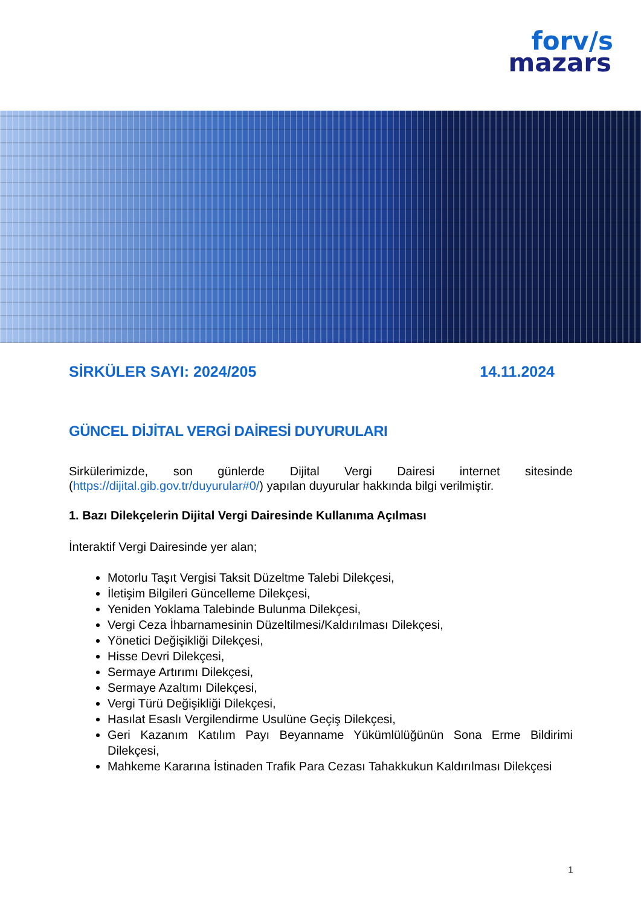forv/s
mazars
SİRKÜLER SAYI: 2024/205 14.11.2024
GÜNCEL DİJİTAL VERGİ DAİRESİ DUYURULARI
Sirkülerimizde, son günlerde Dijital Vergi Dairesi internet sitesinde (https://dijital.gib.gov.tr/duyurular#0/) yapılan duyurular hakkında bilgi verilmiştir.
1. Bazı Dilekçelerin Dijital Vergi Dairesinde Kullanıma Açılması
İnteraktif Vergi Dairesinde yer alan;
Motorlu Taşıt Vergisi Taksit Düzeltme Talebi Dilekçesi,
İletişim Bilgileri Güncelleme Dilekçesi,
Yeniden Yoklama Talebinde Bulunma Dilekçesi,
Vergi Ceza İhbarnamesinin Düzeltilmesi/Kaldırılması Dilekçesi,
Yönetici Değişikliği Dilekçesi,
Hisse Devri Dilekçesi,
Sermaye Artırımı Dilekçesi,
Sermaye Azaltımı Dilekçesi,
Vergi Türü Değişikliği Dilekçesi,
Hasılat Esaslı Vergilendirme Usulüne Geçiş Dilekçesi,
Geri Kazanım Katılım Payı Beyanname Yükümlülüğünün Sona Erme Bildirimi Dilekçesi,
Mahkeme Kararına İstinaden Trafik Para Cezası Tahakkukun Kaldırılması Dilekçesi
1